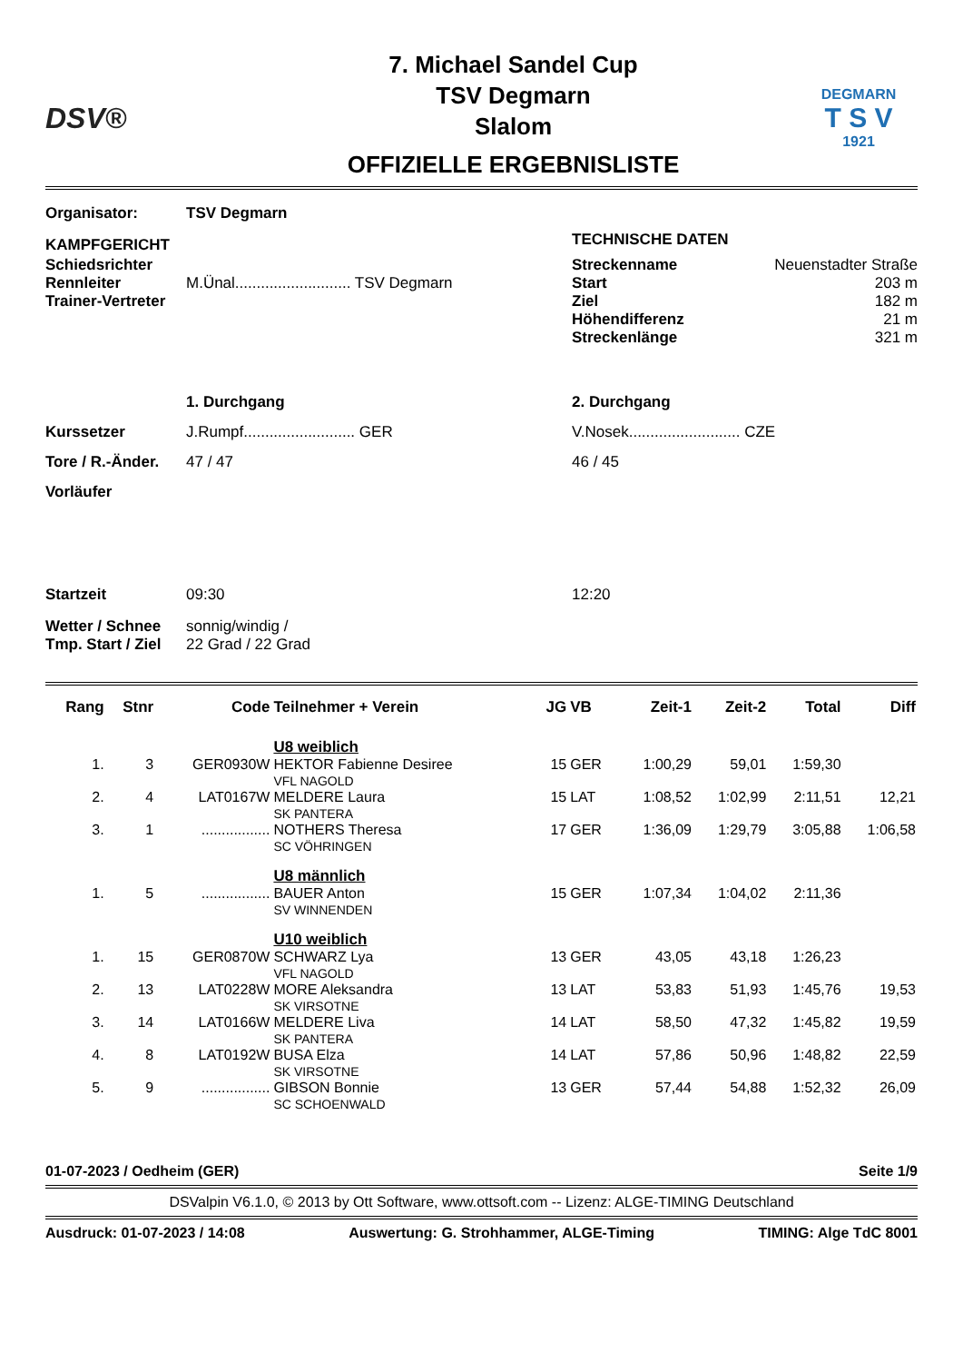DSV®
7. Michael Sandel Cup
TSV Degmarn
Slalom
OFFIZIELLE ERGEBNISLISTE
DEGMARN
T S V
1921
| Organisator: | TSV Degmarn | | |
| KAMPFGERICHT | | TECHNISCHE DATEN | |
| Schiedsrichter Rennleiter Trainer-Vertreter | M.Ünal........................... TSV Degmarn | Streckenname Start Ziel Höhendifferenz Streckenlänge | Neuenstadter Straße 203 m 182 m 21 m 321 m |
| | 1. Durchgang | 2. Durchgang | |
| Kurssetzer | J.Rumpf.......................... GER | V.Nosek.......................... CZE | |
| Tore / R.-Änder. | 47 / 47 | 46 / 45 | |
| Vorläufer | | | |
| Startzeit | 09:30 | 12:20 | |
| Wetter / Schnee Tmp. Start / Ziel | sonnig/windig / 22 Grad / 22 Grad | | |
| Rang | Stnr | Code | Teilnehmer + Verein | JG | VB | Zeit-1 | Zeit-2 | Total | Diff |
| --- | --- | --- | --- | --- | --- | --- | --- | --- | --- |
| | | | U8 weiblich | | | | | | |
| 1. | 3 | GER0930W | HEKTOR Fabienne Desiree VFL NAGOLD | 15 | GER | 1:00,29 | 59,01 | 1:59,30 | |
| 2. | 4 | LAT0167W | MELDERE Laura SK PANTERA | 15 | LAT | 1:08,52 | 1:02,99 | 2:11,51 | 12,21 |
| 3. | 1 | ................. | NOTHERS Theresa SC VÖHRINGEN | 17 | GER | 1:36,09 | 1:29,79 | 3:05,88 | 1:06,58 |
| | | | U8 männlich | | | | | | |
| 1. | 5 | ................. | BAUER Anton SV WINNENDEN | 15 | GER | 1:07,34 | 1:04,02 | 2:11,36 | |
| | | | U10 weiblich | | | | | | |
| 1. | 15 | GER0870W | SCHWARZ Lya VFL NAGOLD | 13 | GER | 43,05 | 43,18 | 1:26,23 | |
| 2. | 13 | LAT0228W | MORE Aleksandra SK VIRSOTNE | 13 | LAT | 53,83 | 51,93 | 1:45,76 | 19,53 |
| 3. | 14 | LAT0166W | MELDERE Liva SK PANTERA | 14 | LAT | 58,50 | 47,32 | 1:45,82 | 19,59 |
| 4. | 8 | LAT0192W | BUSA Elza SK VIRSOTNE | 14 | LAT | 57,86 | 50,96 | 1:48,82 | 22,59 |
| 5. | 9 | ................. | GIBSON Bonnie SC SCHOENWALD | 13 | GER | 57,44 | 54,88 | 1:52,32 | 26,09 |
01-07-2023 / Oedheim (GER) Seite 1/9
DSValpin V6.1.0, © 2013 by Ott Software, www.ottsoft.com -- Lizenz: ALGE-TIMING Deutschland
Ausdruck: 01-07-2023 / 14:08 Auswertung: G. Strohhammer, ALGE-Timing TIMING: Alge TdC 8001